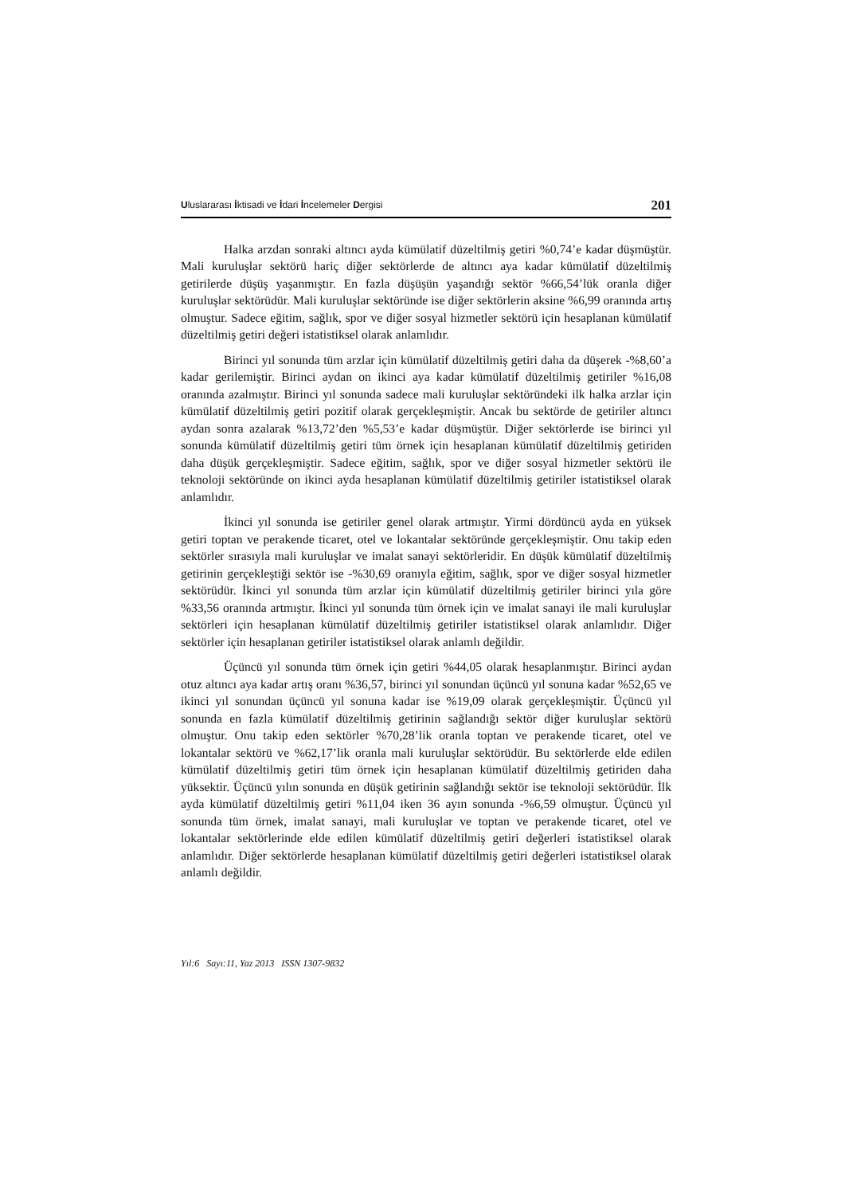Uluslararası İktisadi ve İdari İncelemeler Dergisi 201
Halka arzdan sonraki altıncı ayda kümülatif düzeltilmiş getiri %0,74’e kadar düşmüştür. Mali kuruluşlar sektörü hariç diğer sektörlerde de altıncı aya kadar kümülatif düzeltilmiş getirilerde düşüş yaşanmıştır. En fazla düşüşün yaşandığı sektör %66,54’lük oranla diğer kuruluşlar sektörüdür. Mali kuruluşlar sektöründe ise diğer sektörlerin aksine %6,99 oranında artış olmuştur. Sadece eğitim, sağlık, spor ve diğer sosyal hizmetler sektörü için hesaplanan kümülatif düzeltilmiş getiri değeri istatistiksel olarak anlamlıdır.
Birinci yıl sonunda tüm arzlar için kümülatif düzeltilmiş getiri daha da düşerek -%8,60’a kadar gerilemiştir. Birinci aydan on ikinci aya kadar kümülatif düzeltilmiş getiriler %16,08 oranında azalmıştır. Birinci yıl sonunda sadece mali kuruluşlar sektöründeki ilk halka arzlar için kümülatif düzeltilmiş getiri pozitif olarak gerçekleşmiştir. Ancak bu sektörde de getiriler altıncı aydan sonra azalarak %13,72’den %5,53’e kadar düşmüştür. Diğer sektörlerde ise birinci yıl sonunda kümülatif düzeltilmiş getiri tüm örnek için hesaplanan kümülatif düzeltilmiş getiriden daha düşük gerçekleşmiştir. Sadece eğitim, sağlık, spor ve diğer sosyal hizmetler sektörü ile teknoloji sektöründe on ikinci ayda hesaplanan kümülatif düzeltilmiş getiriler istatistiksel olarak anlamlıdır.
İkinci yıl sonunda ise getiriler genel olarak artmıştır. Yirmi dördüncü ayda en yüksek getiri toptan ve perakende ticaret, otel ve lokantalar sektöründe gerçekleşmiştir. Onu takip eden sektörler sırasıyla mali kuruluşlar ve imalat sanayi sektörleridir. En düşük kümülatif düzeltilmiş getirinin gerçekleştiği sektör ise -%30,69 oranıyla eğitim, sağlık, spor ve diğer sosyal hizmetler sektörüdür. İkinci yıl sonunda tüm arzlar için kümülatif düzeltilmiş getiriler birinci yıla göre %33,56 oranında artmıştır. İkinci yıl sonunda tüm örnek için ve imalat sanayi ile mali kuruluşlar sektörleri için hesaplanan kümülatif düzeltilmiş getiriler istatistiksel olarak anlamlıdır. Diğer sektörler için hesaplanan getiriler istatistiksel olarak anlamlı değildir.
Üçüncü yıl sonunda tüm örnek için getiri %44,05 olarak hesaplanmıştır. Birinci aydan otuz altıncı aya kadar artış oranı %36,57, birinci yıl sonundan üçüncü yıl sonuna kadar %52,65 ve ikinci yıl sonundan üçüncü yıl sonuna kadar ise %19,09 olarak gerçekleşmiştir. Üçüncü yıl sonunda en fazla kümülatif düzeltilmiş getirinin sağlandığı sektör diğer kuruluşlar sektörü olmuştur. Onu takip eden sektörler %70,28’lik oranla toptan ve perakende ticaret, otel ve lokantalar sektörü ve %62,17’lik oranla mali kuruluşlar sektörüdür. Bu sektörlerde elde edilen kümülatif düzeltilmiş getiri tüm örnek için hesaplanan kümülatif düzeltilmiş getiriden daha yüksektir. Üçüncü yılın sonunda en düşük getirinin sağlandığı sektör ise teknoloji sektörüdür. İlk ayda kümülatif düzeltilmiş getiri %11,04 iken 36 ayın sonunda -%6,59 olmuştur. Üçüncü yıl sonunda tüm örnek, imalat sanayi, mali kuruluşlar ve toptan ve perakende ticaret, otel ve lokantalar sektörlerinde elde edilen kümülatif düzeltilmiş getiri değerleri istatistiksel olarak anlamlıdır. Diğer sektörlerde hesaplanan kümülatif düzeltilmiş getiri değerleri istatistiksel olarak anlamlı değildir.
Yıl:6 Sayı:11, Yaz 2013 ISSN 1307-9832